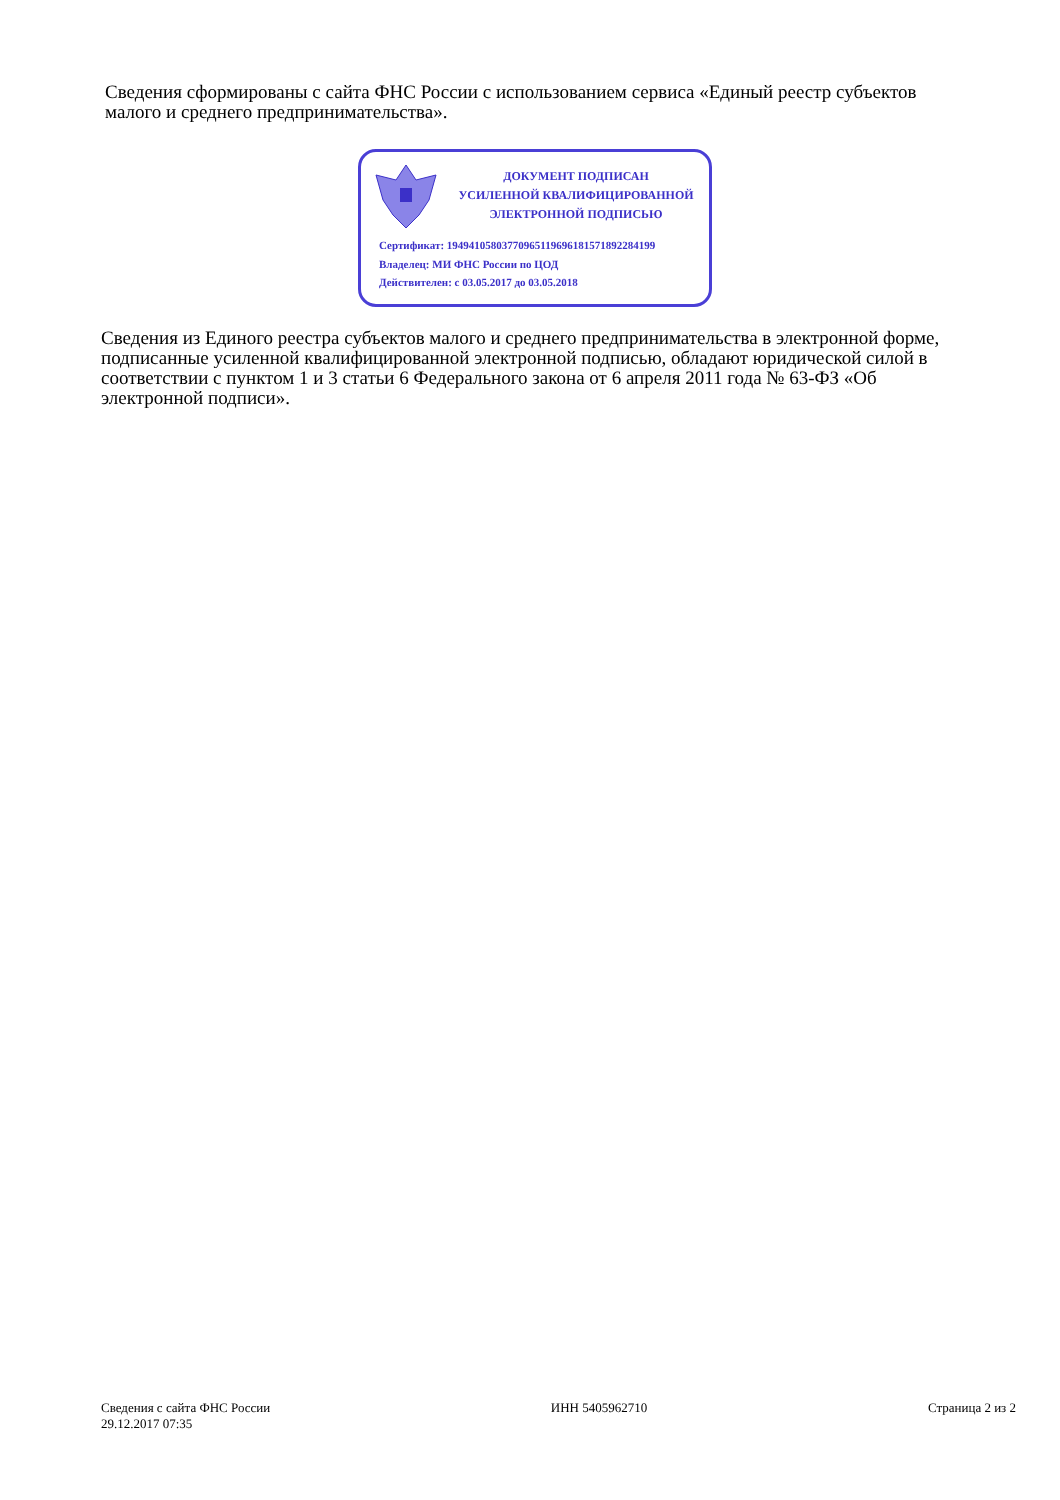Сведения сформированы с сайта ФНС России с использованием сервиса «Единый реестр субъектов малого и среднего предпринимательства».
ДОКУМЕНТ ПОДПИСАН
УСИЛЕННОЙ КВАЛИФИЦИРОВАННОЙ
ЭЛЕКТРОННОЙ ПОДПИСЬЮ
Сертификат: 194941058037709651196961815718922841​99
Владелец: МИ ФНС России по ЦОД
Действителен: с 03.05.2017 до 03.05.2018
Сведения из Единого реестра субъектов малого и среднего предпринимательства в электронной форме, подписанные усиленной квалифицированной электронной подписью, обладают юридической силой в соответствии с пунктом 1 и 3 статьи 6 Федерального закона от 6 апреля 2011 года № 63-ФЗ «Об электронной подписи».
Сведения с сайта ФНС России
29.12.2017 07:35
ИНН 5405962710 Страница 2 из 2